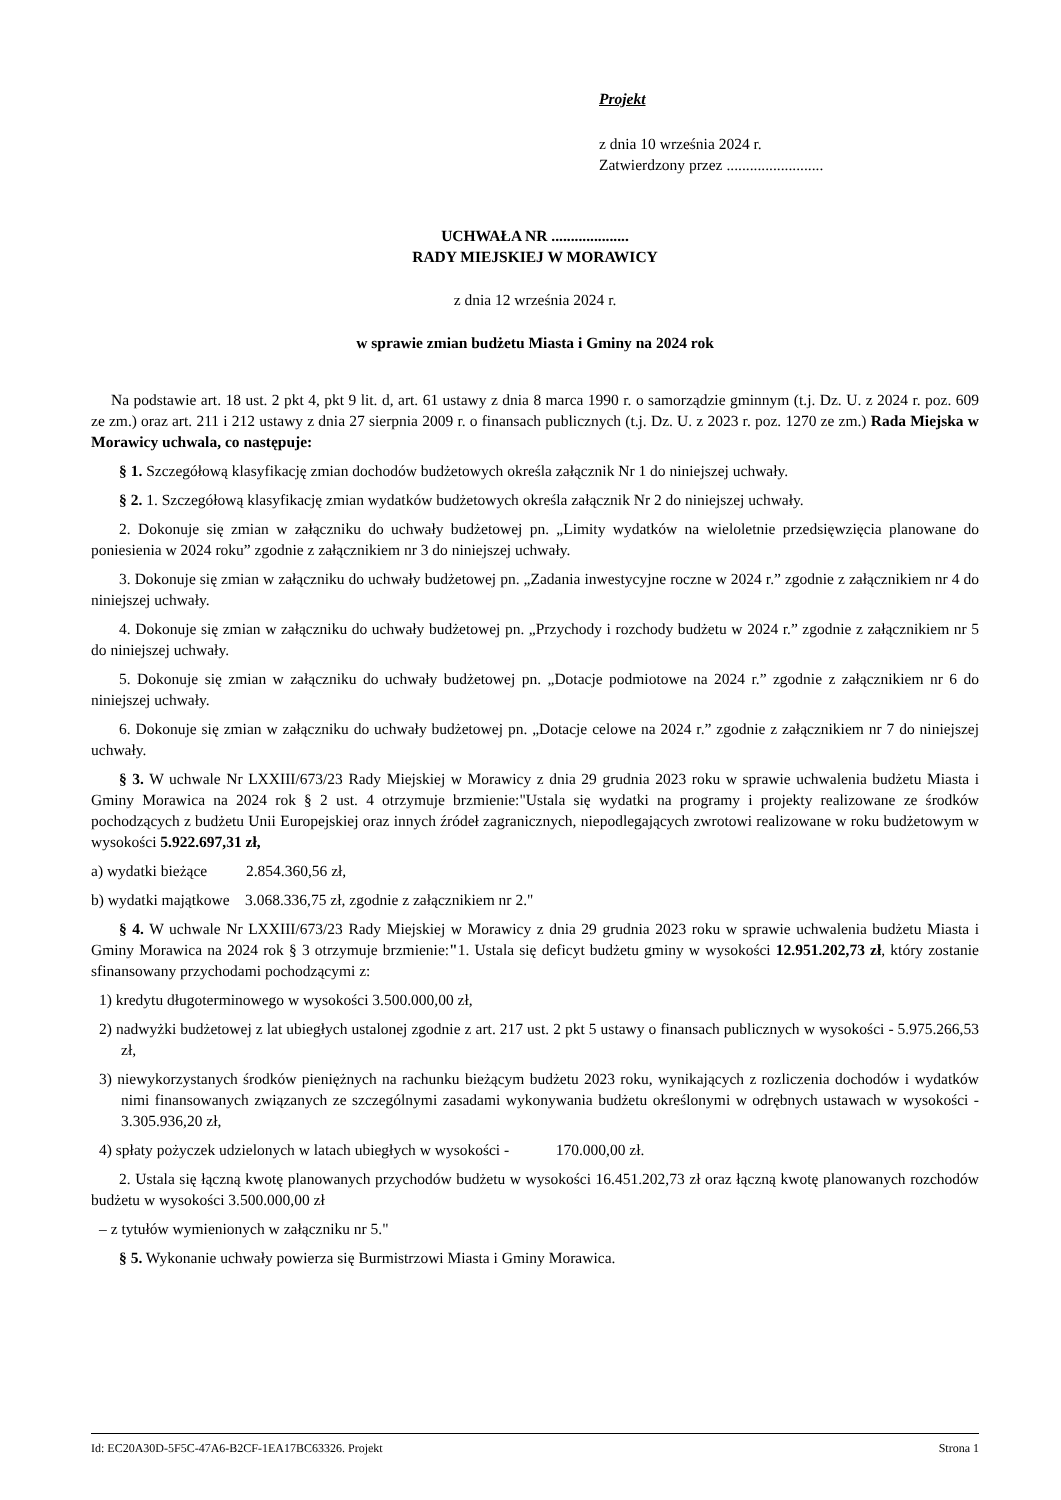Projekt
z dnia 10 września 2024 r.
Zatwierdzony przez .........................
UCHWAŁA NR ....................
RADY MIEJSKIEJ W MORAWICY
z dnia 12 września 2024 r.
w sprawie zmian budżetu Miasta i Gminy na 2024 rok
Na podstawie art. 18 ust. 2 pkt 4, pkt 9 lit. d, art. 61 ustawy z dnia 8 marca 1990 r. o samorządzie gminnym (t.j. Dz. U. z 2024 r. poz. 609 ze zm.) oraz art. 211 i 212 ustawy z dnia 27 sierpnia 2009 r. o finansach publicznych (t.j. Dz. U. z 2023 r. poz. 1270 ze zm.) Rada Miejska w Morawicy uchwala, co następuje:
§ 1. Szczegółową klasyfikację zmian dochodów budżetowych określa załącznik Nr 1 do niniejszej uchwały.
§ 2. 1. Szczegółową klasyfikację zmian wydatków budżetowych określa załącznik Nr 2 do niniejszej uchwały.
2. Dokonuje się zmian w załączniku do uchwały budżetowej pn. „Limity wydatków na wieloletnie przedsięwzięcia planowane do poniesienia w 2024 roku” zgodnie z załącznikiem nr 3 do niniejszej uchwały.
3. Dokonuje się zmian w załączniku do uchwały budżetowej pn. „Zadania inwestycyjne roczne w 2024 r.” zgodnie z załącznikiem nr 4 do niniejszej uchwały.
4. Dokonuje się zmian w załączniku do uchwały budżetowej pn. „Przychody i rozchody budżetu w 2024 r.” zgodnie z załącznikiem nr 5 do niniejszej uchwały.
5. Dokonuje się zmian w załączniku do uchwały budżetowej pn. „Dotacje podmiotowe na 2024 r.” zgodnie z załącznikiem nr 6 do niniejszej uchwały.
6. Dokonuje się zmian w załączniku do uchwały budżetowej pn. „Dotacje celowe na 2024 r.” zgodnie z załącznikiem nr 7 do niniejszej uchwały.
§ 3. W uchwale Nr LXXIII/673/23 Rady Miejskiej w Morawicy z dnia 29 grudnia 2023 roku w sprawie uchwalenia budżetu Miasta i Gminy Morawica na 2024 rok § 2 ust. 4 otrzymuje brzmienie:"Ustala się wydatki na programy i projekty realizowane ze środków pochodzących z budżetu Unii Europejskiej oraz innych źródeł zagranicznych, niepodlegających zwrotowi realizowane w roku budżetowym w wysokości 5.922.697,31 zł,
a) wydatki bieżące 2.854.360,56 zł,
b) wydatki majątkowe 3.068.336,75 zł, zgodnie z załącznikiem nr 2."
§ 4. W uchwale Nr LXXIII/673/23 Rady Miejskiej w Morawicy z dnia 29 grudnia 2023 roku w sprawie uchwalenia budżetu Miasta i Gminy Morawica na 2024 rok § 3 otrzymuje brzmienie:"1. Ustala się deficyt budżetu gminy w wysokości 12.951.202,73 zł, który zostanie sfinansowany przychodami pochodzącymi z:
1) kredytu długoterminowego w wysokości 3.500.000,00 zł,
2) nadwyżki budżetowej z lat ubiegłych ustalonej zgodnie z art. 217 ust. 2 pkt 5 ustawy o finansach publicznych w wysokości - 5.975.266,53 zł,
3) niewykorzystanych środków pieniężnych na rachunku bieżącym budżetu 2023 roku, wynikających z rozliczenia dochodów i wydatków nimi finansowanych związanych ze szczególnymi zasadami wykonywania budżetu określonymi w odrębnych ustawach w wysokości - 3.305.936,20 zł,
4) spłaty pożyczek udzielonych w latach ubiegłych w wysokości - 170.000,00 zł.
2. Ustala się łączną kwotę planowanych przychodów budżetu w wysokości 16.451.202,73 zł oraz łączną kwotę planowanych rozchodów budżetu w wysokości 3.500.000,00 zł
– z tytułów wymienionych w załączniku nr 5."
§ 5. Wykonanie uchwały powierza się Burmistrzowi Miasta i Gminy Morawica.
Id: EC20A30D-5F5C-47A6-B2CF-1EA17BC63326. Projekt Strona 1